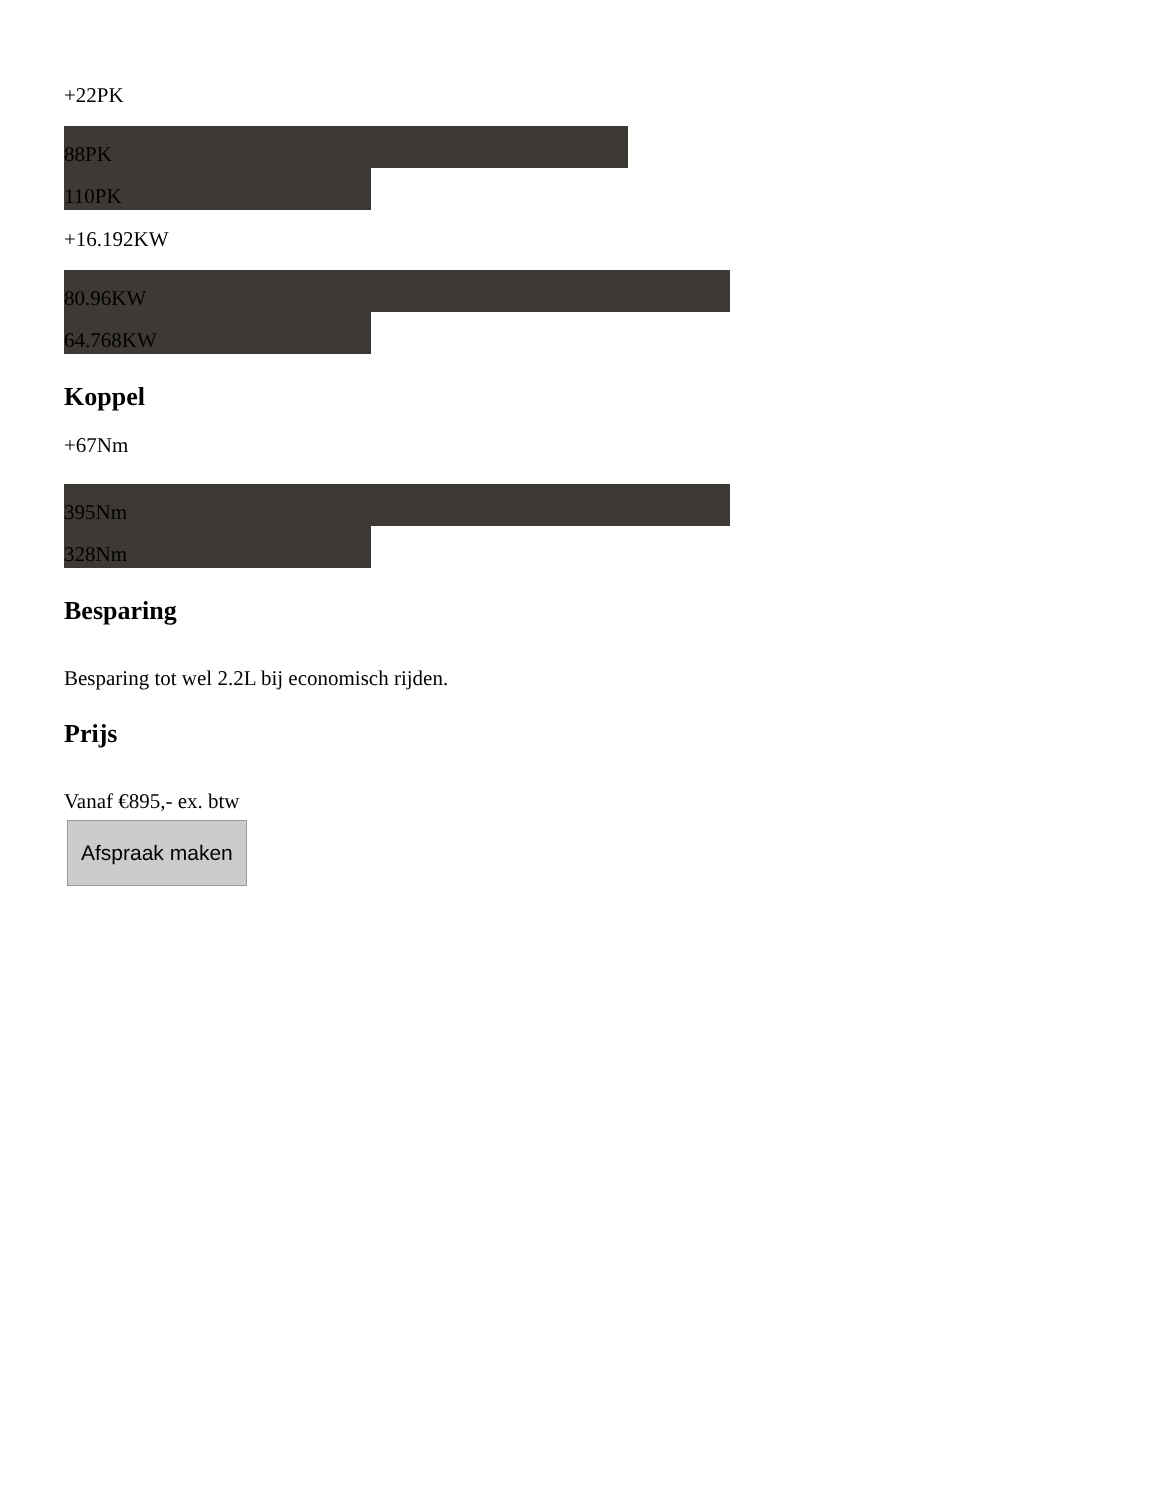+22PK
88PK
110PK
+16.192KW
80.96KW
64.768KW
Koppel
+67Nm
395Nm
328Nm
Besparing
Besparing tot wel 2.2L bij economisch rijden.
Prijs
Vanaf €895,- ex. btw
Afspraak maken